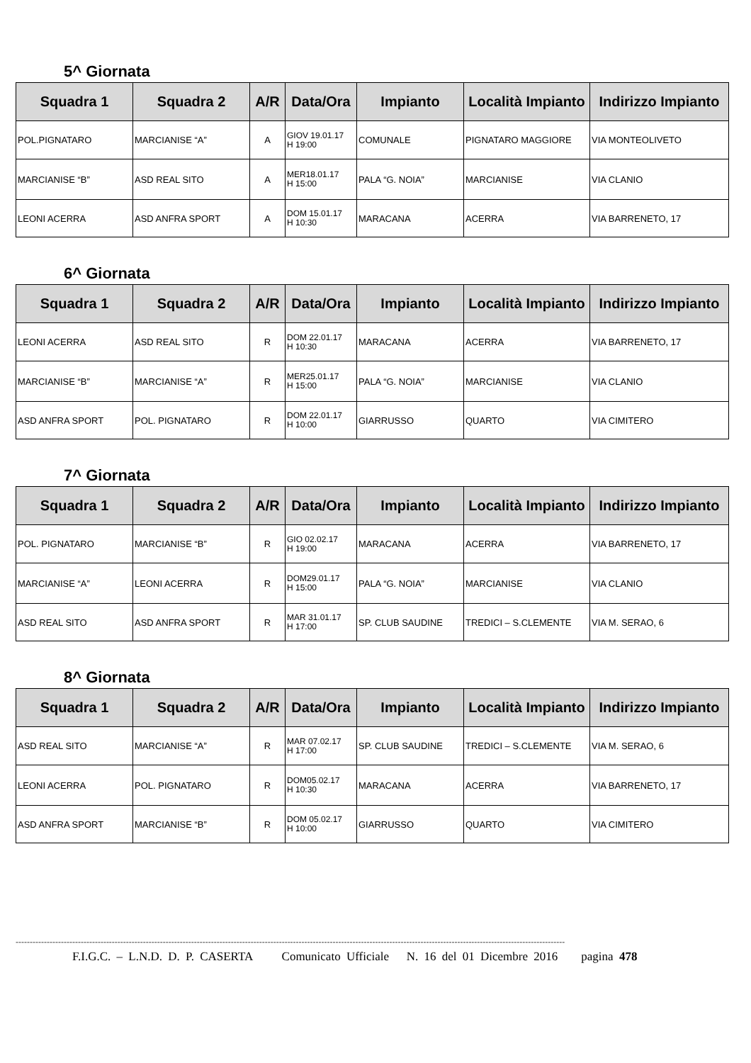5^ Giornata
| Squadra 1 | Squadra 2 | A/R | Data/Ora | Impianto | Località Impianto | Indirizzo Impianto |
| --- | --- | --- | --- | --- | --- | --- |
| POL.PIGNATARO | MARCIANISE “A” | A | GIOV 19.01.17 H 19:00 | COMUNALE | PIGNATARO MAGGIORE | VIA MONTEOLIVETO |
| MARCIANISE “B” | ASD REAL SITO | A | MER18.01.17 H 15:00 | PALA “G. NOIA” | MARCIANISE | VIA CLANIO |
| LEONI ACERRA | ASD ANFRA SPORT | A | DOM 15.01.17 H 10:30 | MARACANA | ACERRA | VIA BARRENETO, 17 |
6^ Giornata
| Squadra 1 | Squadra 2 | A/R | Data/Ora | Impianto | Località Impianto | Indirizzo Impianto |
| --- | --- | --- | --- | --- | --- | --- |
| LEONI ACERRA | ASD REAL SITO | R | DOM 22.01.17 H 10:30 | MARACANA | ACERRA | VIA BARRENETO, 17 |
| MARCIANISE “B” | MARCIANISE “A” | R | MER25.01.17 H 15:00 | PALA “G. NOIA” | MARCIANISE | VIA CLANIO |
| ASD ANFRA SPORT | POL. PIGNATARO | R | DOM 22.01.17 H 10:00 | GIARRUSSO | QUARTO | VIA CIMITERO |
7^ Giornata
| Squadra 1 | Squadra 2 | A/R | Data/Ora | Impianto | Località Impianto | Indirizzo Impianto |
| --- | --- | --- | --- | --- | --- | --- |
| POL. PIGNATARO | MARCIANISE “B” | R | GIO 02.02.17 H 19:00 | MARACANA | ACERRA | VIA BARRENETO, 17 |
| MARCIANISE “A” | LEONI ACERRA | R | DOM29.01.17 H 15:00 | PALA “G. NOIA” | MARCIANISE | VIA CLANIO |
| ASD REAL SITO | ASD ANFRA SPORT | R | MAR 31.01.17 H 17:00 | SP. CLUB SAUDINE | TREDICI – S.CLEMENTE | VIA M. SERAO, 6 |
8^ Giornata
| Squadra 1 | Squadra 2 | A/R | Data/Ora | Impianto | Località Impianto | Indirizzo Impianto |
| --- | --- | --- | --- | --- | --- | --- |
| ASD REAL SITO | MARCIANISE “A” | R | MAR 07.02.17 H 17:00 | SP. CLUB SAUDINE | TREDICI – S.CLEMENTE | VIA M. SERAO, 6 |
| LEONI ACERRA | POL. PIGNATARO | R | DOM05.02.17 H 10:30 | MARACANA | ACERRA | VIA BARRENETO, 17 |
| ASD ANFRA SPORT | MARCIANISE “B” | R | DOM 05.02.17 H 10:00 | GIARRUSSO | QUARTO | VIA CIMITERO |
--------------------------------------------------------------------------------------------------------------------------------------------------------------------------------------------------
F.I.G.C. – L.N.D. D. P. CASERTA Comunicato Ufficiale N. 16 del 01 Dicembre 2016 pagina 478